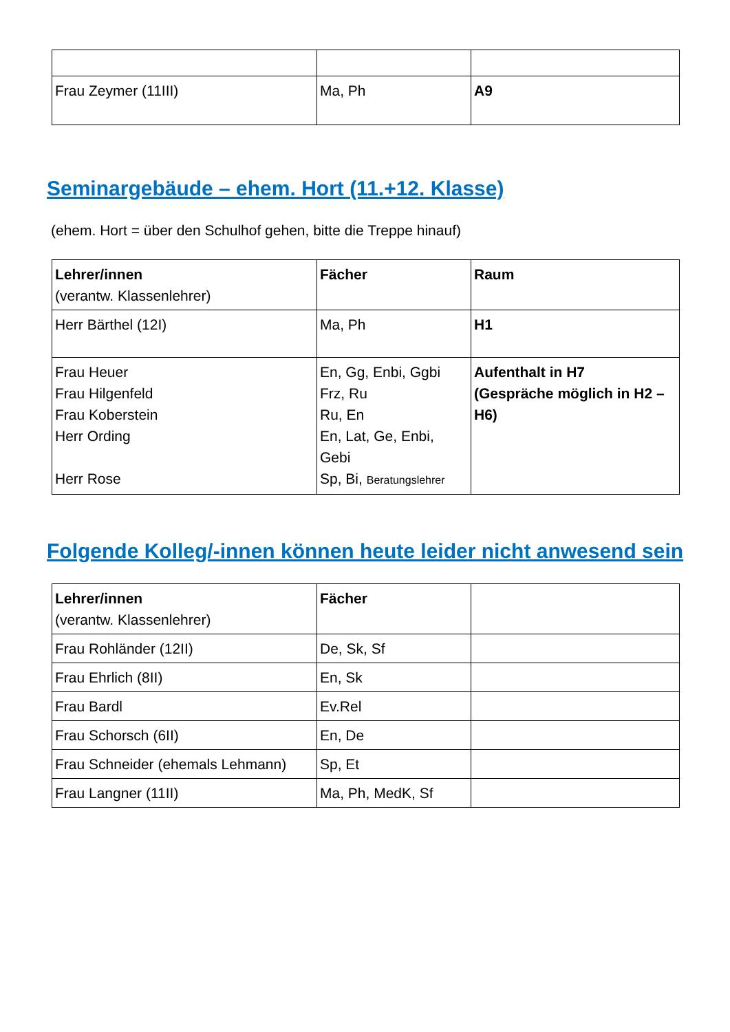| Frau Zeymer (11III) | Ma, Ph | A9 |
Seminargebäude – ehem. Hort (11.+12. Klasse)
(ehem. Hort = über den Schulhof gehen, bitte die Treppe hinauf)
| Lehrer/innen (verantw. Klassenlehrer) | Fächer | Raum |
| Herr Bärthel (12I) | Ma, Ph | H1 |
| Frau Heuer Frau Hilgenfeld Frau Koberstein Herr Ording Herr Rose | En, Gg, Enbi, Ggbi Frz, Ru Ru, En En, Lat, Ge, Enbi, Gebi Sp, Bi, Beratungslehrer | Aufenthalt in H7 (Gespräche möglich in H2 – H6) |
Folgende Kolleg/-innen können heute leider nicht anwesend sein
| Lehrer/innen (verantw. Klassenlehrer) | Fächer | |
| Frau Rohländer (12II) | De, Sk, Sf | |
| Frau Ehrlich (8II) | En, Sk | |
| Frau Bardl | Ev.Rel | |
| Frau Schorsch (6II) | En, De | |
| Frau Schneider (ehemals Lehmann) | Sp, Et | |
| Frau Langner (11II) | Ma, Ph, MedK, Sf | |